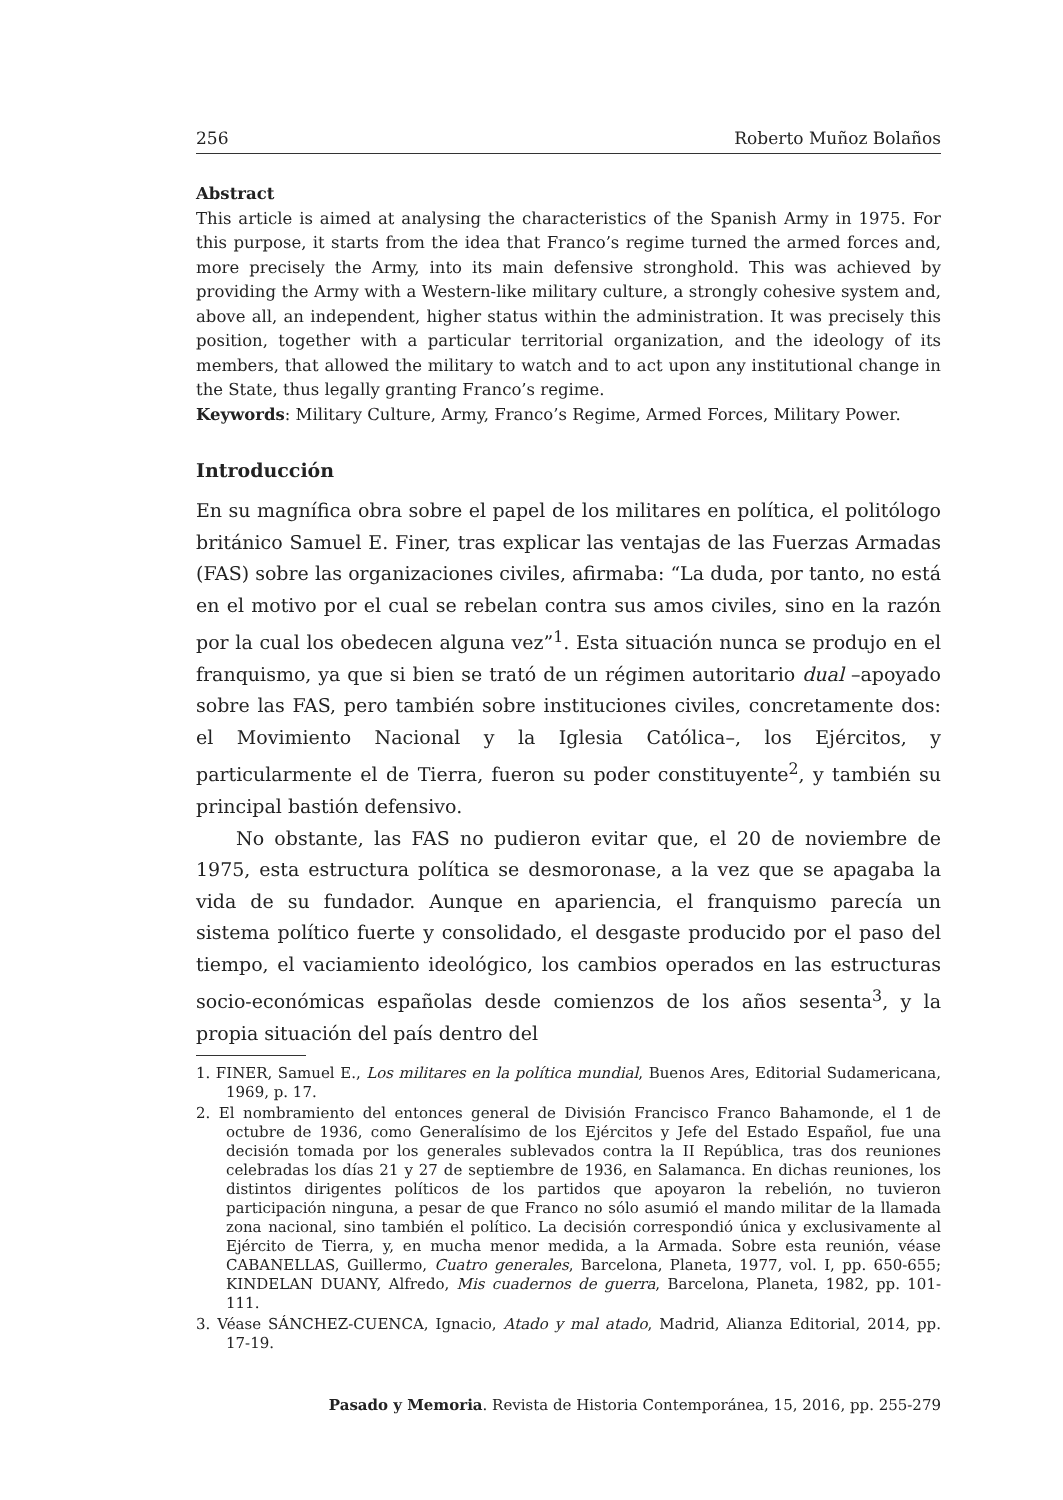256 Roberto Muñoz Bolaños
Abstract
This article is aimed at analysing the characteristics of the Spanish Army in 1975. For this purpose, it starts from the idea that Franco’s regime turned the armed forces and, more precisely the Army, into its main defensive stronghold. This was achieved by providing the Army with a Western-like military culture, a strongly cohesive system and, above all, an independent, higher status within the administration. It was precisely this position, together with a particular territorial organization, and the ideology of its members, that allowed the military to watch and to act upon any institutional change in the State, thus legally granting Franco’s regime.
Keywords: Military Culture, Army, Franco’s Regime, Armed Forces, Military Power.
Introducción
En su magnífica obra sobre el papel de los militares en política, el politólogo británico Samuel E. Finer, tras explicar las ventajas de las Fuerzas Armadas (FAS) sobre las organizaciones civiles, afirmaba: “La duda, por tanto, no está en el motivo por el cual se rebelan contra sus amos civiles, sino en la razón por la cual los obedecen alguna vez”<sup>1</sup>. Esta situación nunca se produjo en el franquismo, ya que si bien se trató de un régimen autoritario dual –apoyado sobre las FAS, pero también sobre instituciones civiles, concretamente dos: el Movimiento Nacional y la Iglesia Católica–, los Ejércitos, y particularmente el de Tierra, fueron su poder constituyente<sup>2</sup>, y también su principal bastión defensivo.
No obstante, las FAS no pudieron evitar que, el 20 de noviembre de 1975, esta estructura política se desmoronase, a la vez que se apagaba la vida de su fundador. Aunque en apariencia, el franquismo parecía un sistema político fuerte y consolidado, el desgaste producido por el paso del tiempo, el vaciamiento ideológico, los cambios operados en las estructuras socio-económicas españolas desde comienzos de los años sesenta<sup>3</sup>, y la propia situación del país dentro del
1. FINER, Samuel E., Los militares en la política mundial, Buenos Ares, Editorial Sudamericana, 1969, p. 17.
2. El nombramiento del entonces general de División Francisco Franco Bahamonde, el 1 de octubre de 1936, como Generalísimo de los Ejércitos y Jefe del Estado Español, fue una decisión tomada por los generales sublevados contra la II República, tras dos reuniones celebradas los días 21 y 27 de septiembre de 1936, en Salamanca. En dichas reuniones, los distintos dirigentes políticos de los partidos que apoyaron la rebelión, no tuvieron participación ninguna, a pesar de que Franco no sólo asumió el mando militar de la llamada zona nacional, sino también el político. La decisión correspondió única y exclusivamente al Ejército de Tierra, y, en mucha menor medida, a la Armada. Sobre esta reunión, véase CABANELLAS, Guillermo, Cuatro generales, Barcelona, Planeta, 1977, vol. I, pp. 650-655; KINDELAN DUANY, Alfredo, Mis cuadernos de guerra, Barcelona, Planeta, 1982, pp. 101-111.
3. Véase SÁNCHEZ-CUENCA, Ignacio, Atado y mal atado, Madrid, Alianza Editorial, 2014, pp. 17-19.
Pasado y Memoria. Revista de Historia Contemporánea, 15, 2016, pp. 255-279